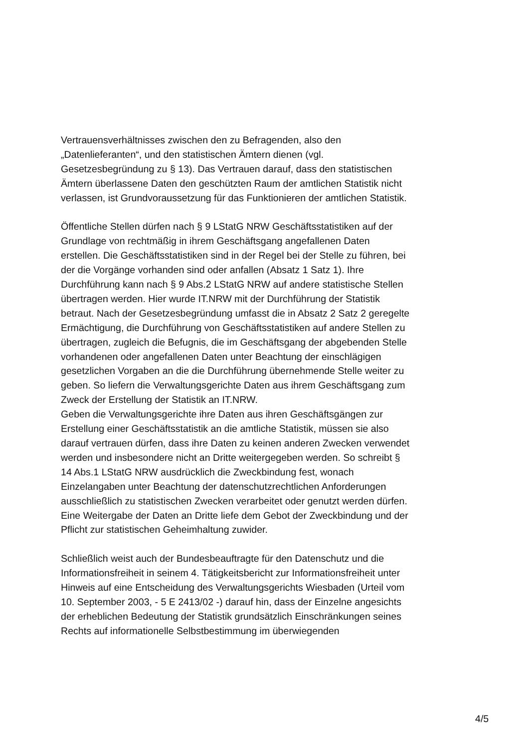Vertrauensverhältnisses zwischen den zu Befragenden, also den „Datenlieferanten“, und den statistischen Ämtern dienen (vgl. Gesetzesbegründung zu § 13). Das Vertrauen darauf, dass den statistischen Ämtern überlassene Daten den geschützten Raum der amtlichen Statistik nicht verlassen, ist Grundvoraussetzung für das Funktionieren der amtlichen Statistik.
Öffentliche Stellen dürfen nach § 9 LStatG NRW Geschäftsstatistiken auf der Grundlage von rechtmäßig in ihrem Geschäftsgang angefallenen Daten erstellen. Die Geschäftsstatistiken sind in der Regel bei der Stelle zu führen, bei der die Vorgänge vorhanden sind oder anfallen (Absatz 1 Satz 1). Ihre Durchführung kann nach § 9 Abs.2 LStatG NRW auf andere statistische Stellen übertragen werden. Hier wurde IT.NRW mit der Durchführung der Statistik betraut. Nach der Gesetzesbegründung umfasst die in Absatz 2 Satz 2 geregelte Ermächtigung, die Durchführung von Geschäftsstatistiken auf andere Stellen zu übertragen, zugleich die Befugnis, die im Geschäftsgang der abgebenden Stelle vorhandenen oder angefallenen Daten unter Beachtung der einschlägigen gesetzlichen Vorgaben an die die Durchführung übernehmende Stelle weiter zu geben. So liefern die Verwaltungsgerichte Daten aus ihrem Geschäftsgang zum Zweck der Erstellung der Statistik an IT.NRW.
Geben die Verwaltungsgerichte ihre Daten aus ihren Geschäftsgängen zur Erstellung einer Geschäftsstatistik an die amtliche Statistik, müssen sie also darauf vertrauen dürfen, dass ihre Daten zu keinen anderen Zwecken verwendet werden und insbesondere nicht an Dritte weitergegeben werden. So schreibt § 14 Abs.1 LStatG NRW ausdrücklich die Zweckbindung fest, wonach Einzelangaben unter Beachtung der datenschutzrechtlichen Anforderungen ausschließlich zu statistischen Zwecken verarbeitet oder genutzt werden dürfen. Eine Weitergabe der Daten an Dritte liefe dem Gebot der Zweckbindung und der Pflicht zur statistischen Geheimhaltung zuwider.
Schließlich weist auch der Bundesbeauftragte für den Datenschutz und die Informationsfreiheit in seinem 4. Tätigkeitsbericht zur Informationsfreiheit unter Hinweis auf eine Entscheidung des Verwaltungsgerichts Wiesbaden (Urteil vom 10. September 2003, - 5 E 2413/02 -) darauf hin, dass der Einzelne angesichts der erheblichen Bedeutung der Statistik grundsätzlich Einschränkungen seines Rechts auf informationelle Selbstbestimmung im überwiegenden
4/5